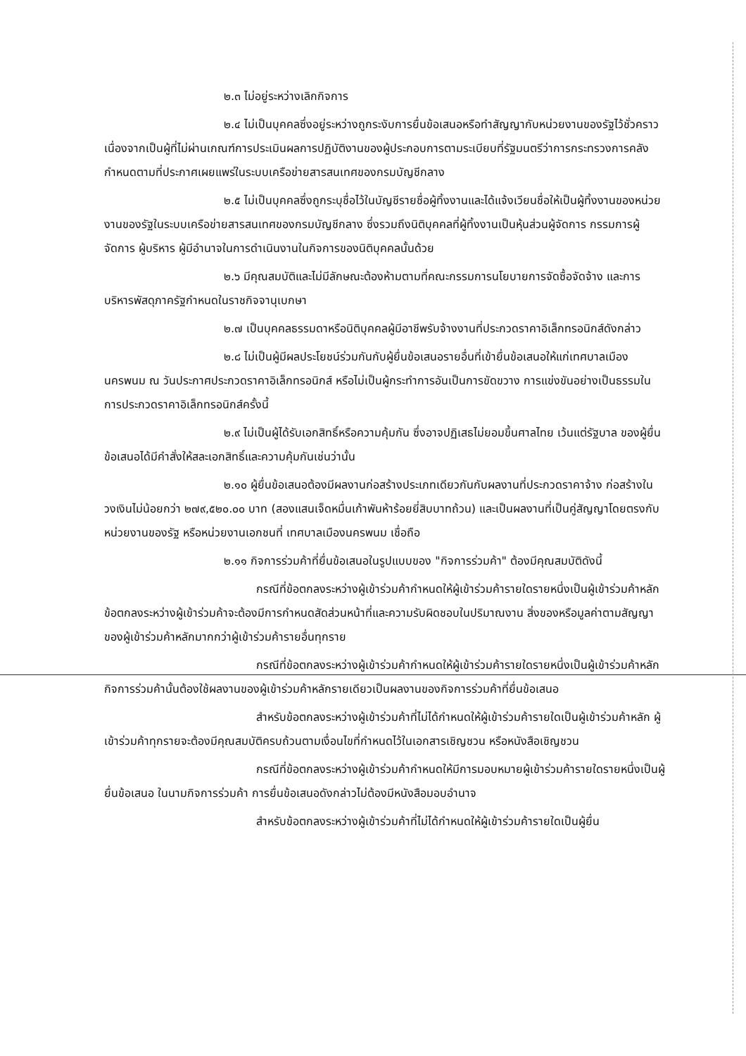๒.๓ ไม่อยู่ระหว่างเลิกกิจการ
๒.๔ ไม่เป็นบุคคลซึ่งอยู่ระหว่างถูกระงับการยื่นข้อเสนอหรือทำสัญญากับหน่วยงานของรัฐไว้ชั่วคราว เนื่องจากเป็นผู้ที่ไม่ผ่านเกณฑ์การประเมินผลการปฏิบัติงานของผู้ประกอบการตามระเบียบที่รัฐมนตรีว่าการกระทรวงการคลังกำหนดตามที่ประกาศเผยแพร่ในระบบเครือข่ายสารสนเทศของกรมบัญชีกลาง
๒.๕ ไม่เป็นบุคคลซึ่งถูกระบุชื่อไว้ในบัญชีรายชื่อผู้ทิ้งงานและได้แจ้งเวียนชื่อให้เป็นผู้ทิ้งงานของหน่วยงานของรัฐในระบบเครือข่ายสารสนเทศของกรมบัญชีกลาง ซึ่งรวมถึงนิติบุคคลที่ผู้ทิ้งงานเป็นหุ้นส่วนผู้จัดการ กรรมการผู้จัดการ ผู้บริหาร ผู้มีอำนาจในการดำเนินงานในกิจการของนิติบุคคลนั้นด้วย
๒.๖ มีคุณสมบัติและไม่มีลักษณะต้องห้ามตามที่คณะกรรมการนโยบายการจัดซื้อจัดจ้าง และการบริหารพัสดุภาครัฐกำหนดในราชกิจจานุเบกษา
๒.๗ เป็นบุคคลธรรมดาหรือนิติบุคคลผู้มีอาชีพรับจ้างงานที่ประกวดราคาอิเล็กทรอนิกส์ดังกล่าว
๒.๘ ไม่เป็นผู้มีผลประโยชน์ร่วมกันกับผู้ยื่นข้อเสนอรายอื่นที่เข้ายื่นข้อเสนอให้แก่เทศบาลเมืองนครพนม ณ วันประกาศประกวดราคาอิเล็กทรอนิกส์ หรือไม่เป็นผู้กระทำการอันเป็นการขัดขวาง การแข่งขันอย่างเป็นธรรมในการประกวดราคาอิเล็กทรอนิกส์ครั้งนี้
๒.๙ ไม่เป็นผู้ได้รับเอกสิทธิ์หรือความคุ้มกัน ซึ่งอาจปฏิเสธไม่ยอมขึ้นศาลไทย เว้นแต่รัฐบาล ของผู้ยื่นข้อเสนอได้มีคำสั่งให้สละเอกสิทธิ์และความคุ้มกันเช่นว่านั้น
๒.๑๐ ผู้ยื่นข้อเสนอต้องมีผลงานก่อสร้างประเภทเดียวกันกับผลงานที่ประกวดราคาจ้าง ก่อสร้างในวงเงินไม่น้อยกว่า ๒๗๙,๕๒๐.๐๐ บาท (สองแสนเจ็ดหมื่นเก้าพันห้าร้อยยี่สิบบาทถ้วน) และเป็นผลงานที่เป็นคู่สัญญาโดยตรงกับหน่วยงานของรัฐ หรือหน่วยงานเอกชนที่ เทศบาลเมืองนครพนม เชื่อถือ
๒.๑๑ กิจการร่วมค้าที่ยื่นข้อเสนอในรูปแบบของ "กิจการร่วมค้า" ต้องมีคุณสมบัติดังนี้
กรณีที่ข้อตกลงระหว่างผู้เข้าร่วมค้ากำหนดให้ผู้เข้าร่วมค้ารายใดรายหนึ่งเป็นผู้เข้าร่วมค้าหลัก ข้อตกลงระหว่างผู้เข้าร่วมค้าจะต้องมีการกำหนดสัดส่วนหน้าที่และความรับผิดชอบในปริมาณงาน สิ่งของหรือมูลค่าตามสัญญาของผู้เข้าร่วมค้าหลักมากกว่าผู้เข้าร่วมค้ารายอื่นทุกราย
กรณีที่ข้อตกลงระหว่างผู้เข้าร่วมค้ากำหนดให้ผู้เข้าร่วมค้ารายใดรายหนึ่งเป็นผู้เข้าร่วมค้าหลัก กิจการร่วมค้านั้นต้องใช้ผลงานของผู้เข้าร่วมค้าหลักรายเดียวเป็นผลงานของกิจการร่วมค้าที่ยื่นข้อเสนอ
สำหรับข้อตกลงระหว่างผู้เข้าร่วมค้าที่ไม่ได้กำหนดให้ผู้เข้าร่วมค้ารายใดเป็นผู้เข้าร่วมค้าหลัก ผู้เข้าร่วมค้าทุกรายจะต้องมีคุณสมบัติครบถ้วนตามเงื่อนไขที่กำหนดไว้ในเอกสารเชิญชวน หรือหนังสือเชิญชวน
กรณีที่ข้อตกลงระหว่างผู้เข้าร่วมค้ากำหนดให้มีการมอบหมายผู้เข้าร่วมค้ารายใดรายหนึ่งเป็นผู้ยื่นข้อเสนอ ในนามกิจการร่วมค้า การยื่นข้อเสนอดังกล่าวไม่ต้องมีหนังสือมอบอำนาจ
สำหรับข้อตกลงระหว่างผู้เข้าร่วมค้าที่ไม่ได้กำหนดให้ผู้เข้าร่วมค้ารายใดเป็นผู้ยื่น